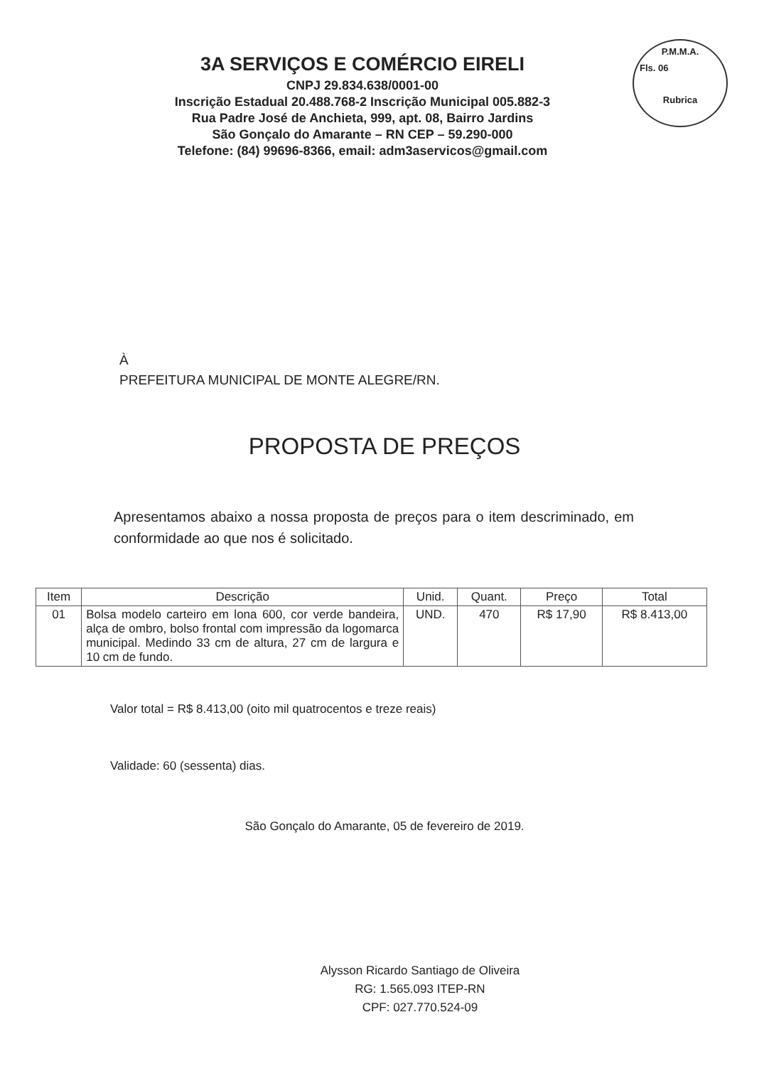P.M.M.A.
Fls. 06
Rubrica
3A SERVIÇOS E COMÉRCIO EIRELI
CNPJ 29.834.638/0001-00
Inscrição Estadual 20.488.768-2 Inscrição Municipal 005.882-3
Rua Padre José de Anchieta, 999, apt. 08, Bairro Jardins
São Gonçalo do Amarante – RN CEP – 59.290-000
Telefone: (84) 99696-8366, email: adm3aservicos@gmail.com
À
PREFEITURA MUNICIPAL DE MONTE ALEGRE/RN.
PROPOSTA DE PREÇOS
Apresentamos abaixo a nossa proposta de preços para o item descriminado, em conformidade ao que nos é solicitado.
| Item | Descrição | Unid. | Quant. | Preço | Total |
| --- | --- | --- | --- | --- | --- |
| 01 | Bolsa modelo carteiro em lona 600, cor verde bandeira, alça de ombro, bolso frontal com impressão da logomarca municipal. Medindo 33 cm de altura, 27 cm de largura e 10 cm de fundo. | UND. | 470 | R$ 17,90 | R$ 8.413,00 |
Valor total = R$ 8.413,00 (oito mil quatrocentos e treze reais)
Validade: 60 (sessenta) dias.
São Gonçalo do Amarante, 05 de fevereiro de 2019.
Alysson Ricardo Santiago de Oliveira
RG: 1.565.093 ITEP-RN
CPF: 027.770.524-09